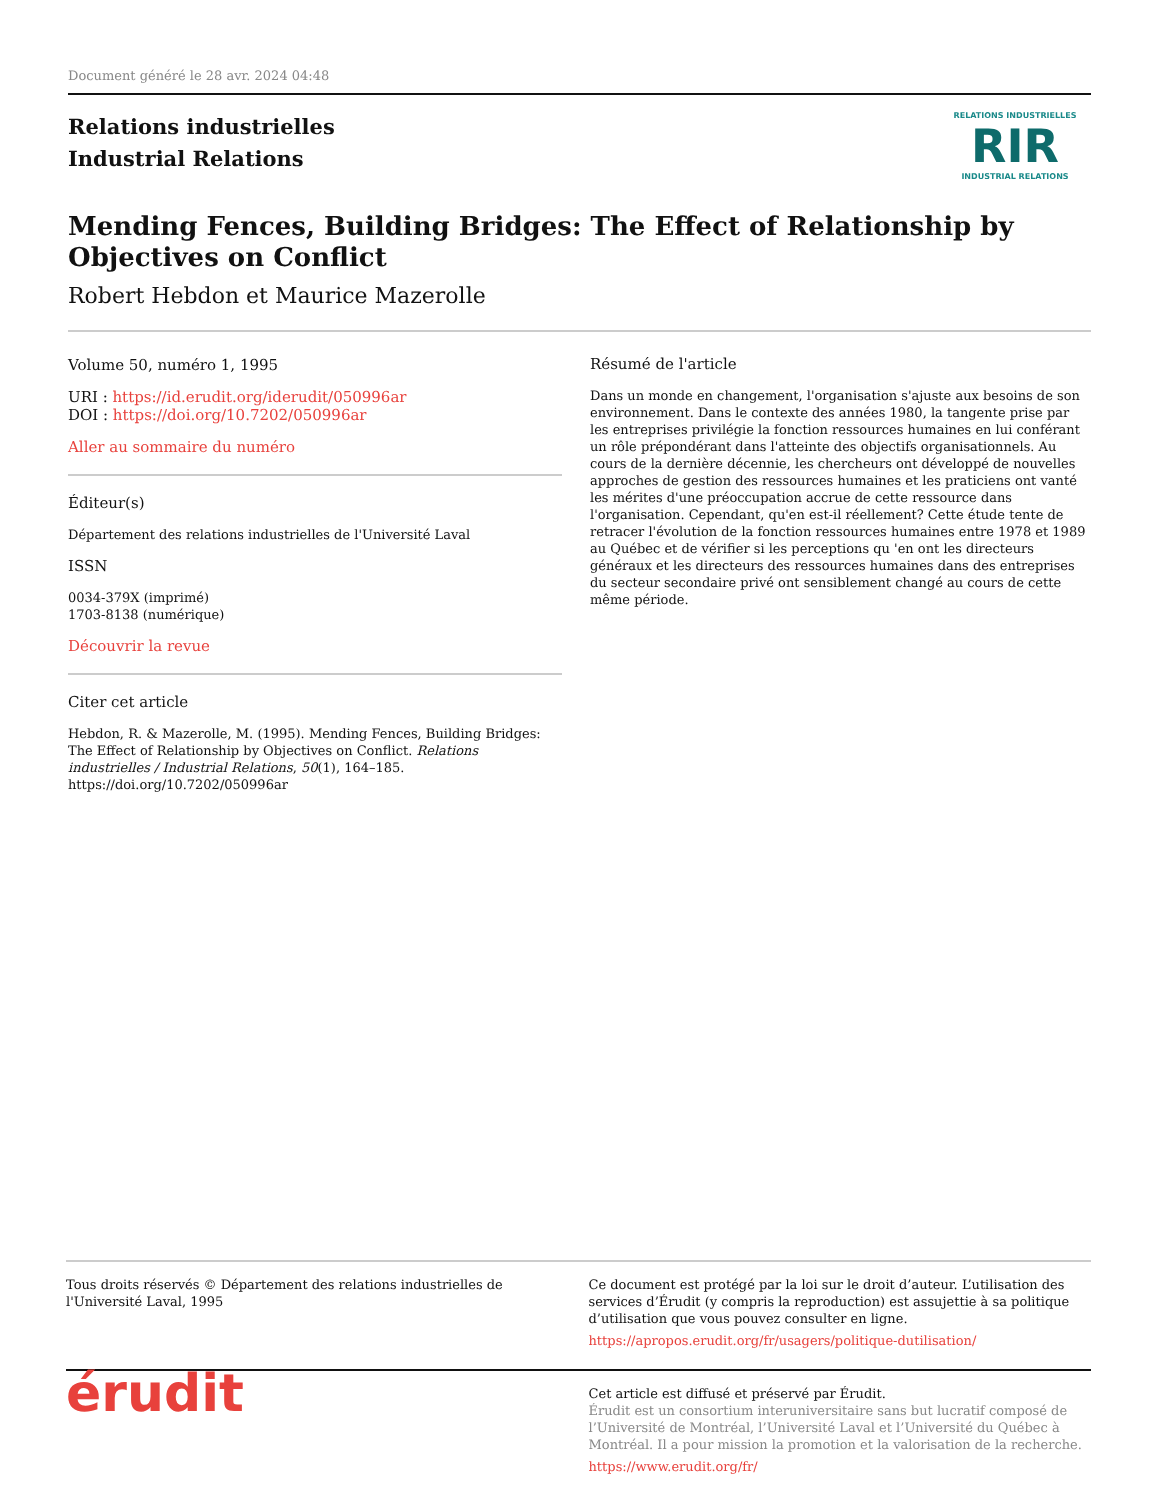Document généré le 28 avr. 2024 04:48
Relations industrielles
Industrial Relations
RELATIONS INDUSTRIELLES
RIR
INDUSTRIAL RELATIONS
Mending Fences, Building Bridges: The Effect of Relationship by Objectives on Conflict
Robert Hebdon et Maurice Mazerolle
Volume 50, numéro 1, 1995
URI : https://id.erudit.org/iderudit/050996ar
DOI : https://doi.org/10.7202/050996ar
Aller au sommaire du numéro
Éditeur(s)
Département des relations industrielles de l'Université Laval
ISSN
0034-379X (imprimé)
1703-8138 (numérique)
Découvrir la revue
Citer cet article
Hebdon, R. & Mazerolle, M. (1995). Mending Fences, Building Bridges: The Effect of Relationship by Objectives on Conflict. Relations industrielles / Industrial Relations, 50(1), 164–185. https://doi.org/10.7202/050996ar
Résumé de l'article
Dans un monde en changement, l'organisation s'ajuste aux besoins de son environnement. Dans le contexte des années 1980, la tangente prise par les entreprises privilégie la fonction ressources humaines en lui conférant un rôle prépondérant dans l'atteinte des objectifs organisationnels. Au cours de la dernière décennie, les chercheurs ont développé de nouvelles approches de gestion des ressources humaines et les praticiens ont vanté les mérites d'une préoccupation accrue de cette ressource dans l'organisation. Cependant, qu'en est-il réellement? Cette étude tente de retracer l'évolution de la fonction ressources humaines entre 1978 et 1989 au Québec et de vérifier si les perceptions qu 'en ont les directeurs généraux et les directeurs des ressources humaines dans des entreprises du secteur secondaire privé ont sensiblement changé au cours de cette même période.
Tous droits réservés © Département des relations industrielles de l'Université Laval, 1995
Ce document est protégé par la loi sur le droit d’auteur. L’utilisation des services d’Érudit (y compris la reproduction) est assujettie à sa politique d’utilisation que vous pouvez consulter en ligne.
https://apropos.erudit.org/fr/usagers/politique-dutilisation/
érudit
Cet article est diffusé et préservé par Érudit.
Érudit est un consortium interuniversitaire sans but lucratif composé de l’Université de Montréal, l’Université Laval et l’Université du Québec à Montréal. Il a pour mission la promotion et la valorisation de la recherche.
https://www.erudit.org/fr/